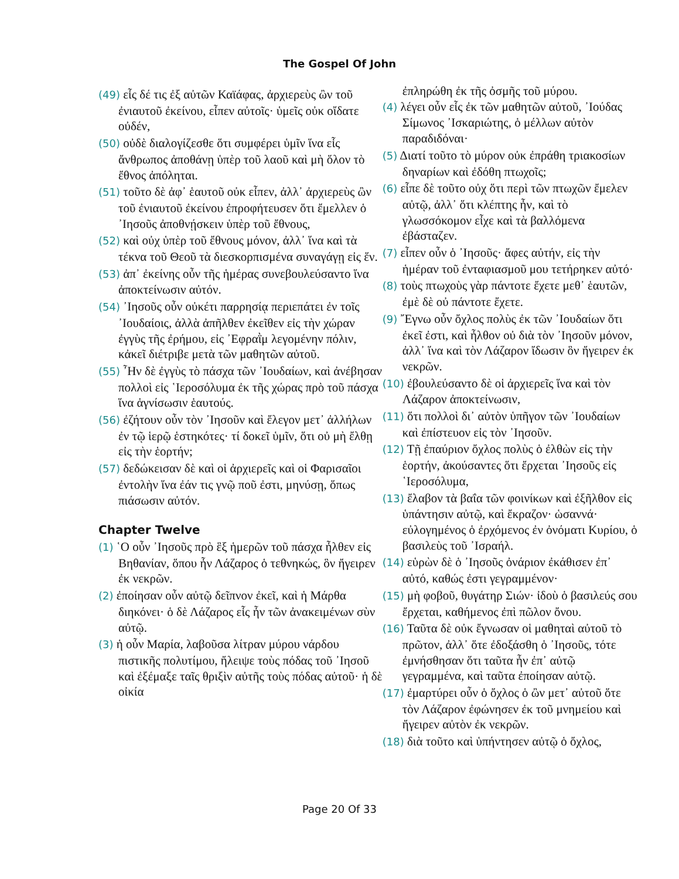The Gospel Of John
(49) εἷς δέ τις ἐξ αὐτῶν Καϊάφας, ἀρχιερεὺς ὢν τοῦ ἐνιαυτοῦ ἐκείνου, εἶπεν αὐτοῖς· ὑμεῖς οὐκ οἴδατε οὐδέν,
(50) οὐδὲ διαλογίζεσθε ὅτι συμφέρει ὑμῖν ἵνα εἷς ἄνθρωπος ἀποθάνῃ ὑπὲρ τοῦ λαοῦ καὶ μὴ ὅλον τὸ ἔθνος ἀπόληται.
(51) τοῦτο δὲ ἀφ᾿ ἑαυτοῦ οὐκ εἶπεν, ἀλλ᾿ ἀρχιερεὺς ὢν τοῦ ἐνιαυτοῦ ἐκείνου ἐπροφήτευσεν ὅτι ἔμελλεν ὁ ᾿Ιησοῦς ἀποθνῄσκειν ὑπὲρ τοῦ ἔθνους,
(52) καὶ οὐχ ὑπὲρ τοῦ ἔθνους μόνον, ἀλλ᾿ ἵνα καὶ τὰ τέκνα τοῦ Θεοῦ τὰ διεσκορπισμένα συναγάγῃ εἰς ἕν.
(53) ἀπ᾿ ἐκείνης οὖν τῆς ἡμέρας συνεβουλεύσαντο ἵνα ἀποκτείνωσιν αὐτόν.
(54) ᾿Ιησοῦς οὖν οὐκέτι παρρησίᾳ περιεπάτει ἐν τοῖς ᾿Ιουδαίοις, ἀλλὰ ἀπῆλθεν ἐκεῖθεν εἰς τὴν χώραν ἐγγὺς τῆς ἐρήμου, εἰς ᾿Εφραῒμ λεγομένην πόλιν, κἀκεῖ διέτριβε μετὰ τῶν μαθητῶν αὐτοῦ.
(55) ῏Ην δὲ ἐγγὺς τὸ πάσχα τῶν ᾿Ιουδαίων, καὶ ἀνέβησαν πολλοὶ εἰς ῾Ιεροσόλυμα ἐκ τῆς χώρας πρὸ τοῦ πάσχα ἵνα ἁγνίσωσιν ἑαυτούς.
(56) ἐζήτουν οὖν τὸν ᾿Ιησοῦν καὶ ἔλεγον μετ᾿ ἀλλήλων ἐν τῷ ἱερῷ ἑστηκότες· τί δοκεῖ ὑμῖν, ὅτι οὐ μὴ ἔλθῃ εἰς τὴν ἑορτήν;
(57) δεδώκεισαν δὲ καὶ οἱ ἀρχιερεῖς καὶ οἱ Φαρισαῖοι ἐντολὴν ἵνα ἐάν τις γνῷ ποῦ ἐστι, μηνύσῃ, ὅπως πιάσωσιν αὐτόν.
Chapter Twelve
(1) ῾Ο οὖν ᾿Ιησοῦς πρὸ ἓξ ἡμερῶν τοῦ πάσχα ἦλθεν εἰς Βηθανίαν, ὅπου ἦν Λάζαρος ὁ τεθνηκώς, ὃν ἤγειρεν ἐκ νεκρῶν.
(2) ἐποίησαν οὖν αὐτῷ δεῖπνον ἐκεῖ, καὶ ἡ Μάρθα διηκόνει· ὁ δὲ Λάζαρος εἷς ἦν τῶν ἀνακειμένων σὺν αὐτῷ.
(3) ἡ οὖν Μαρία, λαβοῦσα λίτραν μύρου νάρδου πιστικῆς πολυτίμου, ἤλειψε τοὺς πόδας τοῦ ᾿Ιησοῦ καὶ ἐξέμαξε ταῖς θριξὶν αὐτῆς τοὺς πόδας αὐτοῦ· ἡ δὲ οἰκία
ἐπληρώθη ἐκ τῆς ὀσμῆς τοῦ μύρου.
(4) λέγει οὖν εἷς ἐκ τῶν μαθητῶν αὐτοῦ, ᾿Ιούδας Σίμωνος ᾿Ισκαριώτης, ὁ μέλλων αὐτὸν παραδιδόναι·
(5) Διατί τοῦτο τὸ μύρον οὐκ ἐπράθη τριακοσίων δηναρίων καὶ ἐδόθη πτωχοῖς;
(6) εἶπε δὲ τοῦτο οὐχ ὅτι περὶ τῶν πτωχῶν ἔμελεν αὐτῷ, ἀλλ᾿ ὅτι κλέπτης ἦν, καὶ τὸ γλωσσόκομον εἶχε καὶ τὰ βαλλόμενα ἐβάσταζεν.
(7) εἶπεν οὖν ὁ ᾿Ιησοῦς· ἄφες αὐτήν, εἰς τὴν ἡμέραν τοῦ ἐνταφιασμοῦ μου τετήρηκεν αὐτό·
(8) τοὺς πτωχοὺς γὰρ πάντοτε ἔχετε μεθ᾿ ἑαυτῶν, ἐμὲ δὲ οὐ πάντοτε ἔχετε.
(9) ῎Εγνω οὖν ὄχλος πολὺς ἐκ τῶν ᾿Ιουδαίων ὅτι ἐκεῖ ἐστι, καὶ ἦλθον οὐ διὰ τὸν ᾿Ιησοῦν μόνον, ἀλλ᾿ ἵνα καὶ τὸν Λάζαρον ἴδωσιν ὃν ἤγειρεν ἐκ νεκρῶν.
(10) ἐβουλεύσαντο δὲ οἱ ἀρχιερεῖς ἵνα καὶ τὸν Λάζαρον ἀποκτείνωσιν,
(11) ὅτι πολλοὶ δι᾿ αὐτὸν ὑπῆγον τῶν ᾿Ιουδαίων καὶ ἐπίστευον εἰς τὸν ᾿Ιησοῦν.
(12) Τῇ ἐπαύριον ὄχλος πολὺς ὁ ἐλθὼν εἰς τὴν ἑορτήν, ἀκούσαντες ὅτι ἔρχεται ᾿Ιησοῦς εἰς ῾Ιεροσόλυμα,
(13) ἔλαβον τὰ βαΐα τῶν φοινίκων καὶ ἐξῆλθον εἰς ὑπάντησιν αὐτῷ, καὶ ἔκραζον· ὡσαννά· εὐλογημένος ὁ ἐρχόμενος ἐν ὀνόματι Κυρίου, ὁ βασιλεὺς τοῦ ᾿Ισραήλ.
(14) εὑρὼν δὲ ὁ ᾿Ιησοῦς ὀνάριον ἐκάθισεν ἐπ᾿ αὐτό, καθώς ἐστι γεγραμμένον·
(15) μὴ φοβοῦ, θυγάτηρ Σιών· ἰδοὺ ὁ βασιλεύς σου ἔρχεται, καθήμενος ἐπὶ πῶλον ὄνου.
(16) Ταῦτα δὲ οὐκ ἔγνωσαν οἱ μαθηταὶ αὐτοῦ τὸ πρῶτον, ἀλλ᾿ ὅτε ἐδοξάσθη ὁ ᾿Ιησοῦς, τότε ἐμνήσθησαν ὅτι ταῦτα ἦν ἐπ᾿ αὐτῷ γεγραμμένα, καὶ ταῦτα ἐποίησαν αὐτῷ.
(17) ἐμαρτύρει οὖν ὁ ὄχλος ὁ ὢν μετ᾿ αὐτοῦ ὅτε τὸν Λάζαρον ἐφώνησεν ἐκ τοῦ μνημείου καὶ ἤγειρεν αὐτὸν ἐκ νεκρῶν.
(18) διὰ τοῦτο καὶ ὑπήντησεν αὐτῷ ὁ ὄχλος,
Page 20 Of 33